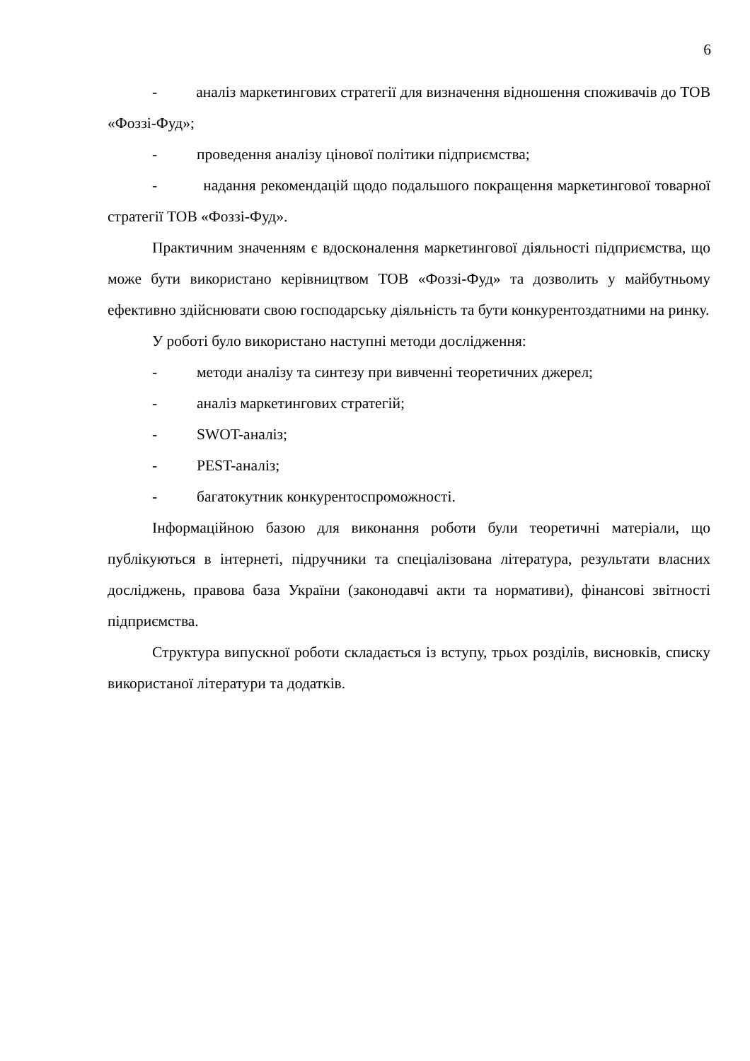6
- аналіз маркетингових стратегії для визначення відношення споживачів до ТОВ «Фоззі-Фуд»;
- проведення аналізу цінової політики підприємства;
- надання рекомендацій щодо подальшого покращення маркетингової товарної стратегії ТОВ «Фоззі-Фуд».
Практичним значенням є вдосконалення маркетингової діяльності підприємства, що може бути використано керівництвом ТОВ «Фоззі-Фуд» та дозволить у майбутньому ефективно здійснювати свою господарську діяльність та бути конкурентоздатними на ринку.
У роботі було використано наступні методи дослідження:
- методи аналізу та синтезу при вивченні теоретичних джерел;
- аналіз маркетингових стратегій;
- SWOT-аналіз;
- PEST-аналіз;
- багатокутник конкурентоспроможності.
Інформаційною базою для виконання роботи були теоретичні матеріали, що публікуються в інтернеті, підручники та спеціалізована література, результати власних досліджень, правова база України (законодавчі акти та нормативи), фінансові звітності підприємства.
Структура випускної роботи складається із вступу, трьох розділів, висновків, списку використаної літератури та додатків.